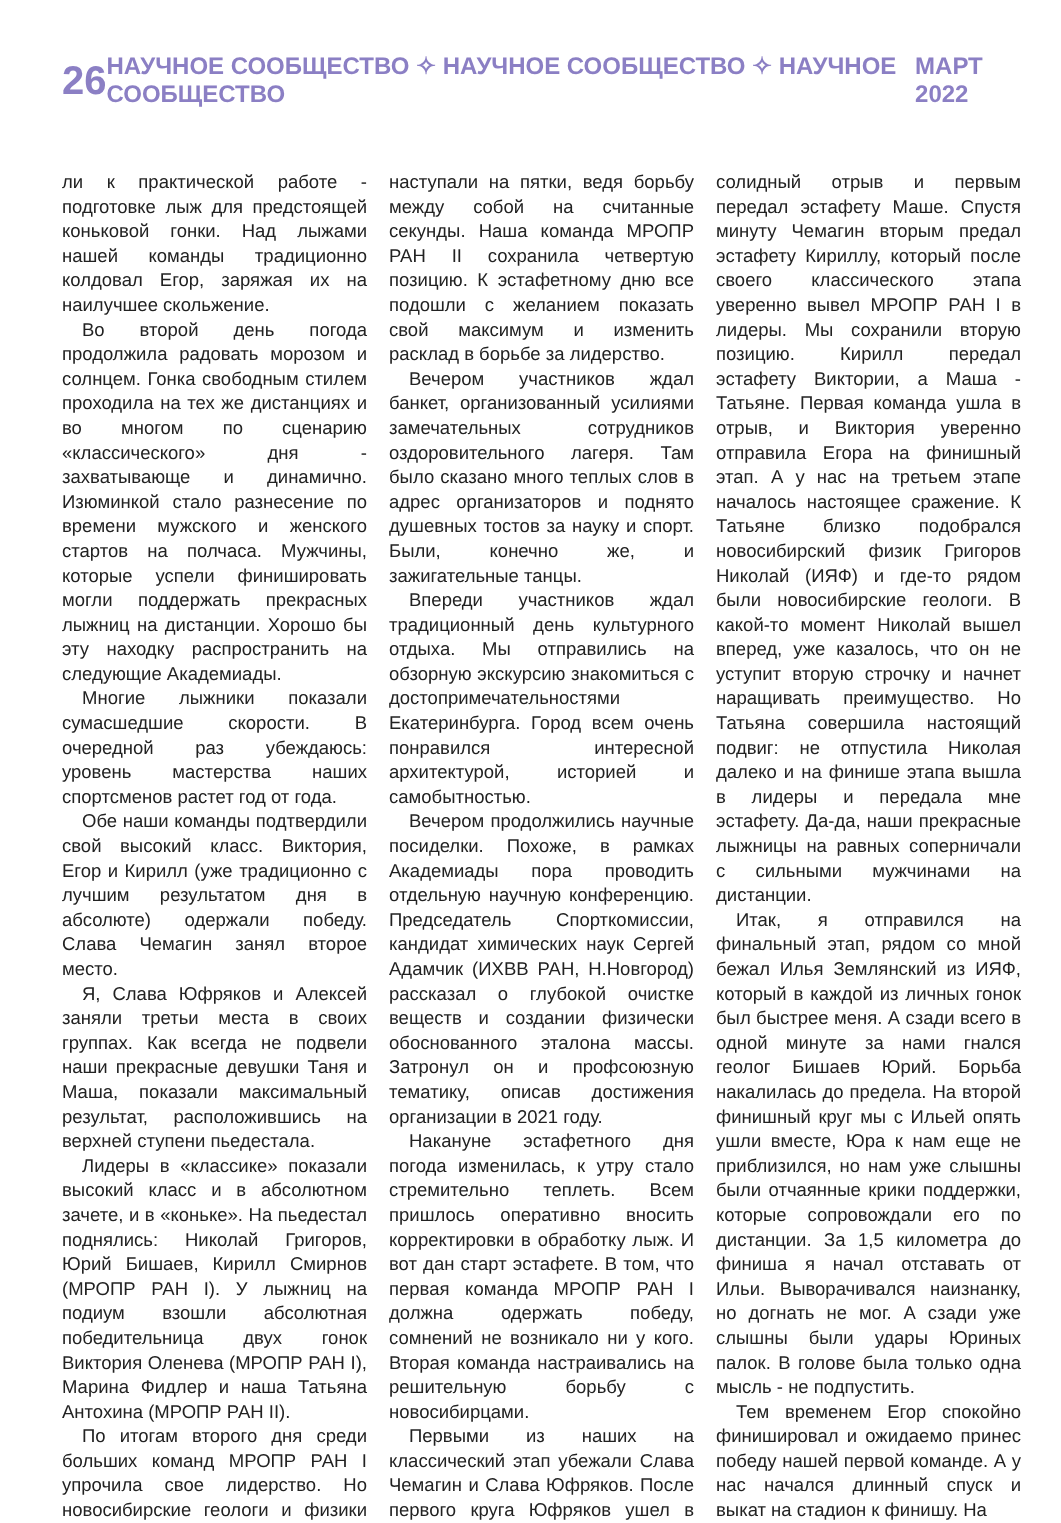26 НАУЧНОЕ СООБЩЕСТВО ✧ НАУЧНОЕ СООБЩЕСТВО ✧ НАУЧНОЕ СООБЩЕСТВО МАРТ 2022
ли к практической работе - подготовке лыж для предстоящей коньковой гонки. Над лыжами нашей команды традиционно колдовал Егор, заряжая их на наилучшее скольжение.
Во второй день погода продолжила радовать морозом и солнцем. Гонка свободным стилем проходила на тех же дистанциях и во многом по сценарию «классического» дня - захватывающе и динамично. Изюминкой стало разнесение по времени мужского и женского стартов на полчаса. Мужчины, которые успели финишировать могли поддержать прекрасных лыжниц на дистанции. Хорошо бы эту находку распространить на следующие Академиады.
Многие лыжники показали сумасшедшие скорости. В очередной раз убеждаюсь: уровень мастерства наших спортсменов растет год от года.
Обе наши команды подтвердили свой высокий класс. Виктория, Егор и Кирилл (уже традиционно с лучшим результатом дня в абсолюте) одержали победу. Слава Чемагин занял второе место.
Я, Слава Юфряков и Алексей заняли третьи места в своих группах. Как всегда не подвели наши прекрасные девушки Таня и Маша, показали максимальный результат, расположившись на верхней ступени пьедестала.
Лидеры в «классике» показали высокий класс и в абсолютном зачете, и в «коньке». На пьедестал поднялись: Николай Григоров, Юрий Бишаев, Кирилл Смирнов (МРОПР РАН I). У лыжниц на подиум взошли абсолютная победительница двух гонок Виктория Оленева (МРОПР РАН I), Марина Фидлер и наша Татьяна Антохина (МРОПР РАН II).
По итогам второго дня среди больших команд МРОПР РАН I упрочила свое лидерство. Но новосибирские геологи и физики наступали на пятки, ведя борьбу между собой на считанные секунды. Наша команда МРОПР РАН II сохранила четвертую позицию. К эстафетному дню все подошли с желанием показать свой максимум и изменить расклад в борьбе за лидерство.
Вечером участников ждал банкет, организованный усилиями замечательных сотрудников оздоровительного лагеря. Там было сказано много теплых слов в адрес организаторов и поднято душевных тостов за науку и спорт. Были, конечно же, и зажигательные танцы.
Впереди участников ждал традиционный день культурного отдыха. Мы отправились на обзорную экскурсию знакомиться с достопримечательностями Екатеринбурга. Город всем очень понравился интересной архитектурой, историей и самобытностью.
Вечером продолжились научные посиделки. Похоже, в рамках Академиады пора проводить отдельную научную конференцию. Председатель Спорткомиссии, кандидат химических наук Сергей Адамчик (ИХВВ РАН, Н.Новгород) рассказал о глубокой очистке веществ и создании физически обоснованного эталона массы. Затронул он и профсоюзную тематику, описав достижения организации в 2021 году.
Накануне эстафетного дня погода изменилась, к утру стало стремительно теплеть. Всем пришлось оперативно вносить корректировки в обработку лыж. И вот дан старт эстафете. В том, что первая команда МРОПР РАН I должна одержать победу, сомнений не возникало ни у кого. Вторая команда настраивались на решительную борьбу с новосибирцами.
Первыми из наших на классический этап убежали Слава Чемагин и Слава Юфряков. После первого круга Юфряков ушел в солидный отрыв и первым передал эстафету Маше. Спустя минуту Чемагин вторым предал эстафету Кириллу, который после своего классического этапа уверенно вывел МРОПР РАН I в лидеры. Мы сохранили вторую позицию. Кирилл передал эстафету Виктории, а Маша - Татьяне. Первая команда ушла в отрыв, и Виктория уверенно отправила Егора на финишный этап. А у нас на третьем этапе началось настоящее сражение. К Татьяне близко подобрался новосибирский физик Григоров Николай (ИЯФ) и где-то рядом были новосибирские геологи. В какой-то момент Николай вышел вперед, уже казалось, что он не уступит вторую строчку и начнет наращивать преимущество. Но Татьяна совершила настоящий подвиг: не отпустила Николая далеко и на финише этапа вышла в лидеры и передала мне эстафету. Да-да, наши прекрасные лыжницы на равных соперничали с сильными мужчинами на дистанции.
Итак, я отправился на финальный этап, рядом со мной бежал Илья Землянский из ИЯФ, который в каждой из личных гонок был быстрее меня. А сзади всего в одной минуте за нами гнался геолог Бишаев Юрий. Борьба накалилась до предела. На второй финишный круг мы с Ильей опять ушли вместе, Юра к нам еще не приблизился, но нам уже слышны были отчаянные крики поддержки, которые сопровождали его по дистанции. За 1,5 километра до финиша я начал отставать от Ильи. Выворачивался наизнанку, но догнать не мог. А сзади уже слышны были удары Юриных палок. В голове была только одна мысль - не подпустить.
Тем временем Егор спокойно финишировал и ожидаемо принес победу нашей первой команде. А у нас начался длинный спуск и выкат на стадион к финишу. На